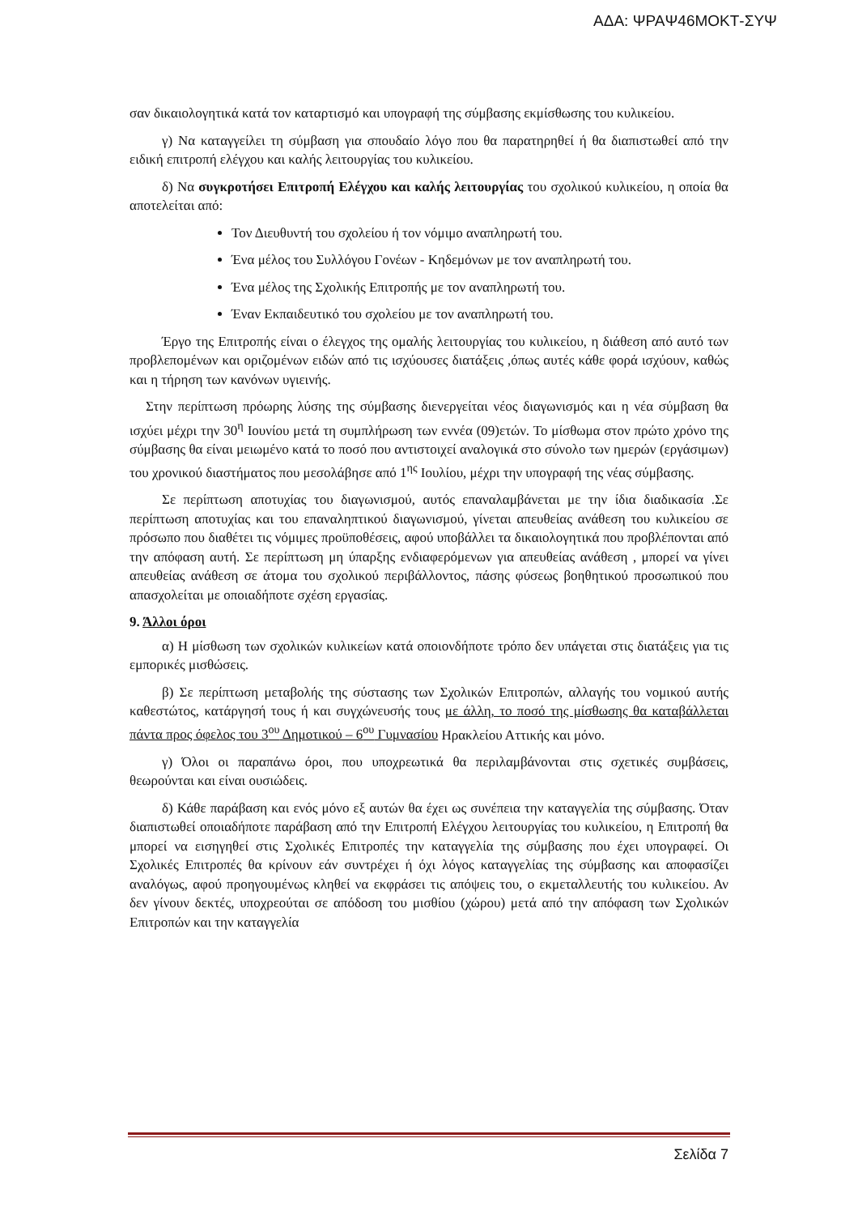ΑΔΑ: ΨΡΑΨ46ΜΟΚΤ-ΣΥΨ
σαν δικαιολογητικά κατά τον καταρτισμό και υπογραφή της σύμβασης εκμίσθωσης του κυλικείου.
γ) Να καταγγείλει τη σύμβαση για σπουδαίο λόγο που θα παρατηρηθεί ή θα διαπιστωθεί από την ειδική επιτροπή ελέγχου και καλής λειτουργίας του κυλικείου.
δ) Να συγκροτήσει Επιτροπή Ελέγχου και καλής λειτουργίας του σχολικού κυλικείου, η οποία θα αποτελείται από:
Τον Διευθυντή του σχολείου ή τον νόμιμο αναπληρωτή του.
Ένα μέλος του Συλλόγου Γονέων - Κηδεμόνων με τον αναπληρωτή του.
Ένα μέλος της Σχολικής Επιτροπής με τον αναπληρωτή του.
Έναν Εκπαιδευτικό του σχολείου με τον αναπληρωτή του.
Έργο της Επιτροπής είναι ο έλεγχος της ομαλής λειτουργίας του κυλικείου, η διάθεση από αυτό των προβλεπομένων και οριζομένων ειδών από τις ισχύουσες διατάξεις ,όπως αυτές κάθε φορά ισχύουν, καθώς και η τήρηση των κανόνων υγιεινής.
Στην περίπτωση πρόωρης λύσης της σύμβασης διενεργείται νέος διαγωνισμός και η νέα σύμβαση θα ισχύει μέχρι την 30<sup>η</sup> Ιουνίου μετά τη συμπλήρωση των εννέα (09)ετών. Το μίσθωμα στον πρώτο χρόνο της σύμβασης θα είναι μειωμένο κατά το ποσό που αντιστοιχεί αναλογικά στο σύνολο των ημερών (εργάσιμων) του χρονικού διαστήματος που μεσολάβησε από 1<sup>ης</sup> Ιουλίου, μέχρι την υπογραφή της νέας σύμβασης.
Σε περίπτωση αποτυχίας του διαγωνισμού, αυτός επαναλαμβάνεται με την ίδια διαδικασία .Σε περίπτωση αποτυχίας και του επαναληπτικού διαγωνισμού, γίνεται απευθείας ανάθεση του κυλικείου σε πρόσωπο που διαθέτει τις νόμιμες προϋποθέσεις, αφού υποβάλλει τα δικαιολογητικά που προβλέπονται από την απόφαση αυτή. Σε περίπτωση μη ύπαρξης ενδιαφερόμενων για απευθείας ανάθεση , μπορεί να γίνει απευθείας ανάθεση σε άτομα του σχολικού περιβάλλοντος, πάσης φύσεως βοηθητικού προσωπικού που απασχολείται με οποιαδήποτε σχέση εργασίας.
9. Άλλοι όροι
α) Η μίσθωση των σχολικών κυλικείων κατά οποιονδήποτε τρόπο δεν υπάγεται στις διατάξεις για τις εμπορικές μισθώσεις.
β) Σε περίπτωση μεταβολής της σύστασης των Σχολικών Επιτροπών, αλλαγής του νομικού αυτής καθεστώτος, κατάργησή τους ή και συγχώνευσής τους με άλλη, το ποσό της μίσθωσης θα καταβάλλεται πάντα προς όφελος του 3<sup>ου</sup> Δημοτικού – 6<sup>ου</sup> Γυμνασίου Ηρακλείου Αττικής και μόνο.
γ) Όλοι οι παραπάνω όροι, που υποχρεωτικά θα περιλαμβάνονται στις σχετικές συμβάσεις, θεωρούνται και είναι ουσιώδεις.
δ) Κάθε παράβαση και ενός μόνο εξ αυτών θα έχει ως συνέπεια την καταγγελία της σύμβασης. Όταν διαπιστωθεί οποιαδήποτε παράβαση από την Επιτροπή Ελέγχου λειτουργίας του κυλικείου, η Επιτροπή θα μπορεί να εισηγηθεί στις Σχολικές Επιτροπές την καταγγελία της σύμβασης που έχει υπογραφεί. Οι Σχολικές Επιτροπές θα κρίνουν εάν συντρέχει ή όχι λόγος καταγγελίας της σύμβασης και αποφασίζει αναλόγως, αφού προηγουμένως κληθεί να εκφράσει τις απόψεις του, ο εκμεταλλευτής του κυλικείου. Αν δεν γίνουν δεκτές, υποχρεούται σε απόδοση του μισθίου (χώρου) μετά από την απόφαση των Σχολικών Επιτροπών και την καταγγελία
Σελίδα 7